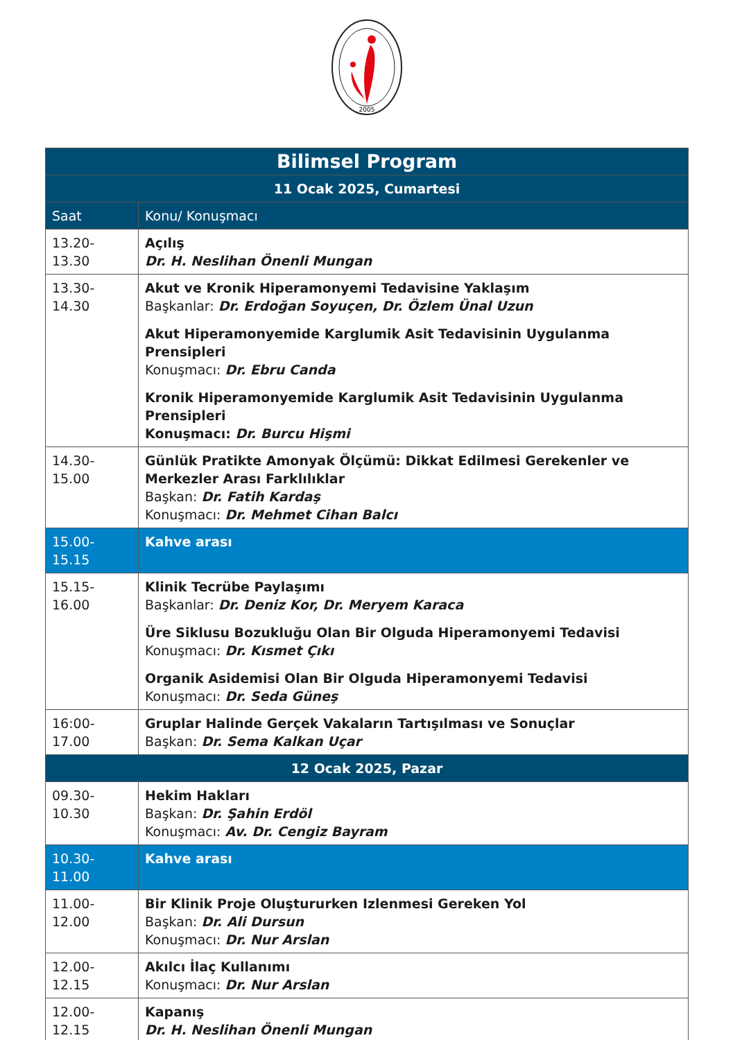2005
| Bilimsel Program | |
| 11 Ocak 2025, Cumartesi | |
| Saat | Konu/ Konuşmacı |
| 13.20-13.30 | Açılış Dr. H. Neslihan Önenli Mungan |
| 13.30-14.30 | Akut ve Kronik Hiperamonyemi Tedavisine Yaklaşım Başkanlar: Dr. Erdoğan Soyuçen, Dr. Özlem Ünal Uzun Akut Hiperamonyemide Karglumik Asit Tedavisinin Uygulanma Prensipleri Konuşmacı: Dr. Ebru Canda Kronik Hiperamonyemide Karglumik Asit Tedavisinin Uygulanma Prensipleri Konuşmacı: Dr. Burcu Hişmi |
| 14.30-15.00 | Günlük Pratikte Amonyak Ölçümü: Dikkat Edilmesi Gerekenler ve Merkezler Arası Farklılıklar Başkan: Dr. Fatih Kardaş Konuşmacı: Dr. Mehmet Cihan Balcı |
| 15.00-15.15 | Kahve arası |
| 15.15-16.00 | Klinik Tecrübe Paylaşımı Başkanlar: Dr. Deniz Kor, Dr. Meryem Karaca Üre Siklusu Bozukluğu Olan Bir Olguda Hiperamonyemi Tedavisi Konuşmacı: Dr. Kısmet Çıkı Organik Asidemisi Olan Bir Olguda Hiperamonyemi Tedavisi Konuşmacı: Dr. Seda Güneş |
| 16:00-17.00 | Gruplar Halinde Gerçek Vakaların Tartışılması ve Sonuçlar Başkan: Dr. Sema Kalkan Uçar |
| 12 Ocak 2025, Pazar | |
| 09.30-10.30 | Hekim Hakları Başkan: Dr. Şahin Erdöl Konuşmacı: Av. Dr. Cengiz Bayram |
| 10.30-11.00 | Kahve arası |
| 11.00-12.00 | Bir Klinik Proje Oluştururken Izlenmesi Gereken Yol Başkan: Dr. Ali Dursun Konuşmacı: Dr. Nur Arslan |
| 12.00-12.15 | Akılcı İlaç Kullanımı Konuşmacı: Dr. Nur Arslan |
| 12.00-12.15 | Kapanış Dr. H. Neslihan Önenli Mungan |